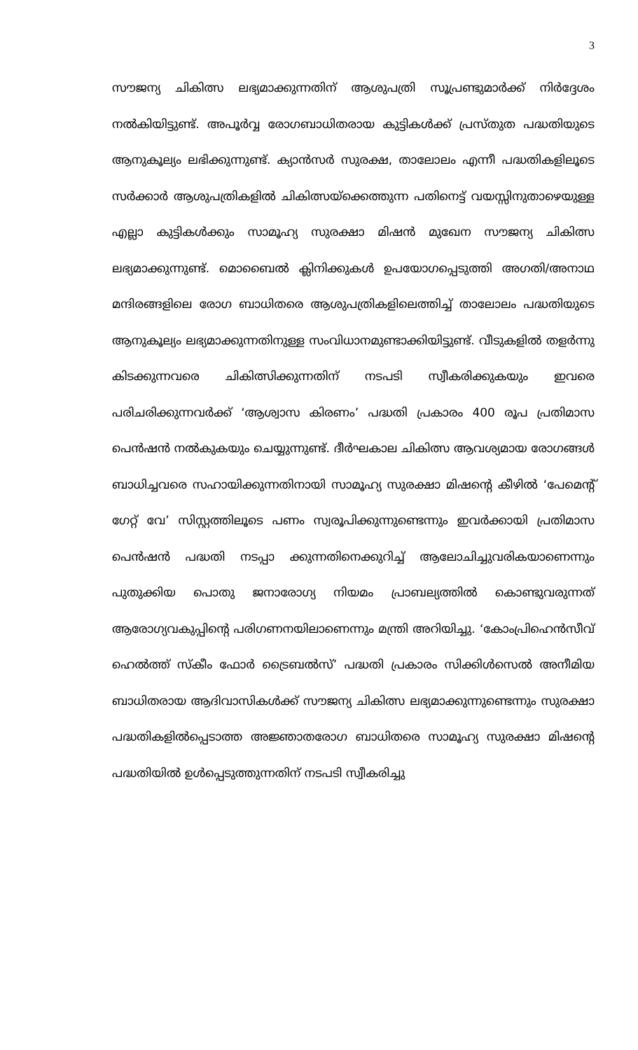3
സൗജന്യ ചികിത്സ ലഭ്യമാക്കുന്നതിന് ആശുപത്രി സൂപ്രണ്ടുമാർക്ക് നിർദ്ദേശം നൽകിയിട്ടുണ്ട്. അപൂർവ്വ രോഗബാധിതരായ കുട്ടികൾക്ക് പ്രസ്തുത പദ്ധതിയുടെ ആനുകൂല്യം ലഭിക്കുന്നുണ്ട്. ക്യാൻസർ സുരക്ഷ, താലോലം എന്നീ പദ്ധതികളിലൂടെ സർക്കാർ ആശുപത്രികളിൽ ചികിത്സയ്ക്കെത്തുന്ന പതിനെട്ട് വയസ്സിനുതാഴെയുള്ള എല്ലാ കുട്ടികൾക്കും സാമൂഹ്യ സുരക്ഷാ മിഷൻ മുഖേന സൗജന്യ ചികിത്സ ലഭ്യമാക്കുന്നുണ്ട്. മൊബൈൽ ക്ലിനിക്കുകൾ ഉപയോഗപ്പെടുത്തി അഗതി/അനാഥ മന്ദിരങ്ങളിലെ രോഗ ബാധിതരെ ആശുപത്രികളിലെത്തിച്ച് താലോലം പദ്ധതിയുടെ ആനുകൂല്യം ലഭ്യമാക്കുന്നതിനുള്ള സംവിധാനമുണ്ടാക്കിയിട്ടുണ്ട്. വീടുകളിൽ തളർന്നു കിടക്കുന്നവരെ ചികിത്സിക്കുന്നതിന് നടപടി സ്വീകരിക്കുകയും ഇവരെ പരിചരിക്കുന്നവർക്ക് ‘ആശ്വാസ കിരണം’ പദ്ധതി പ്രകാരം 400 രൂപ പ്രതിമാസ പെൻഷൻ നൽകുകയും ചെയ്യുന്നുണ്ട്. ദീർഘകാല ചികിത്സ ആവശ്യമായ രോഗങ്ങൾ ബാധിച്ചവരെ സഹായിക്കുന്നതിനായി സാമൂഹ്യ സുരക്ഷാ മിഷന്റെ കീഴിൽ ‘പേമെന്റ് ഗേറ്റ് വേ’ സിസ്റ്റത്തിലൂടെ പണം സ്വരൂപിക്കുന്നുണ്ടെന്നും ഇവർക്കായി പ്രതിമാസ പെൻഷൻ പദ്ധതി നടപ്പാ ക്കുന്നതിനെക്കുറിച്ച് ആലോചിച്ചുവരികയാണെന്നും പുതുക്കിയ പൊതു ജനാരോഗ്യ നിയമം പ്രാബല്യത്തിൽ കൊണ്ടുവരുന്നത് ആരോഗ്യവകുപ്പിന്റെ പരിഗണനയിലാണെന്നും മന്ത്രി അറിയിച്ചു. ‘കോംപ്രിഹെൻസീവ് ഹെൽത്ത് സ്കീം ഫോർ ട്രൈബൽസ്’ പദ്ധതി പ്രകാരം സിക്കിൾസെൽ അനീമിയ ബാധിതരായ ആദിവാസികൾക്ക് സൗജന്യ ചികിത്സ ലഭ്യമാക്കുന്നുണ്ടെന്നും സുരക്ഷാ പദ്ധതികളിൽപ്പെടാത്ത അജ്ഞാതരോഗ ബാധിതരെ സാമൂഹ്യ സുരക്ഷാ മിഷന്റെ പദ്ധതിയിൽ ഉൾപ്പെടുത്തുന്നതിന് നടപടി സ്വീകരിച്ചു